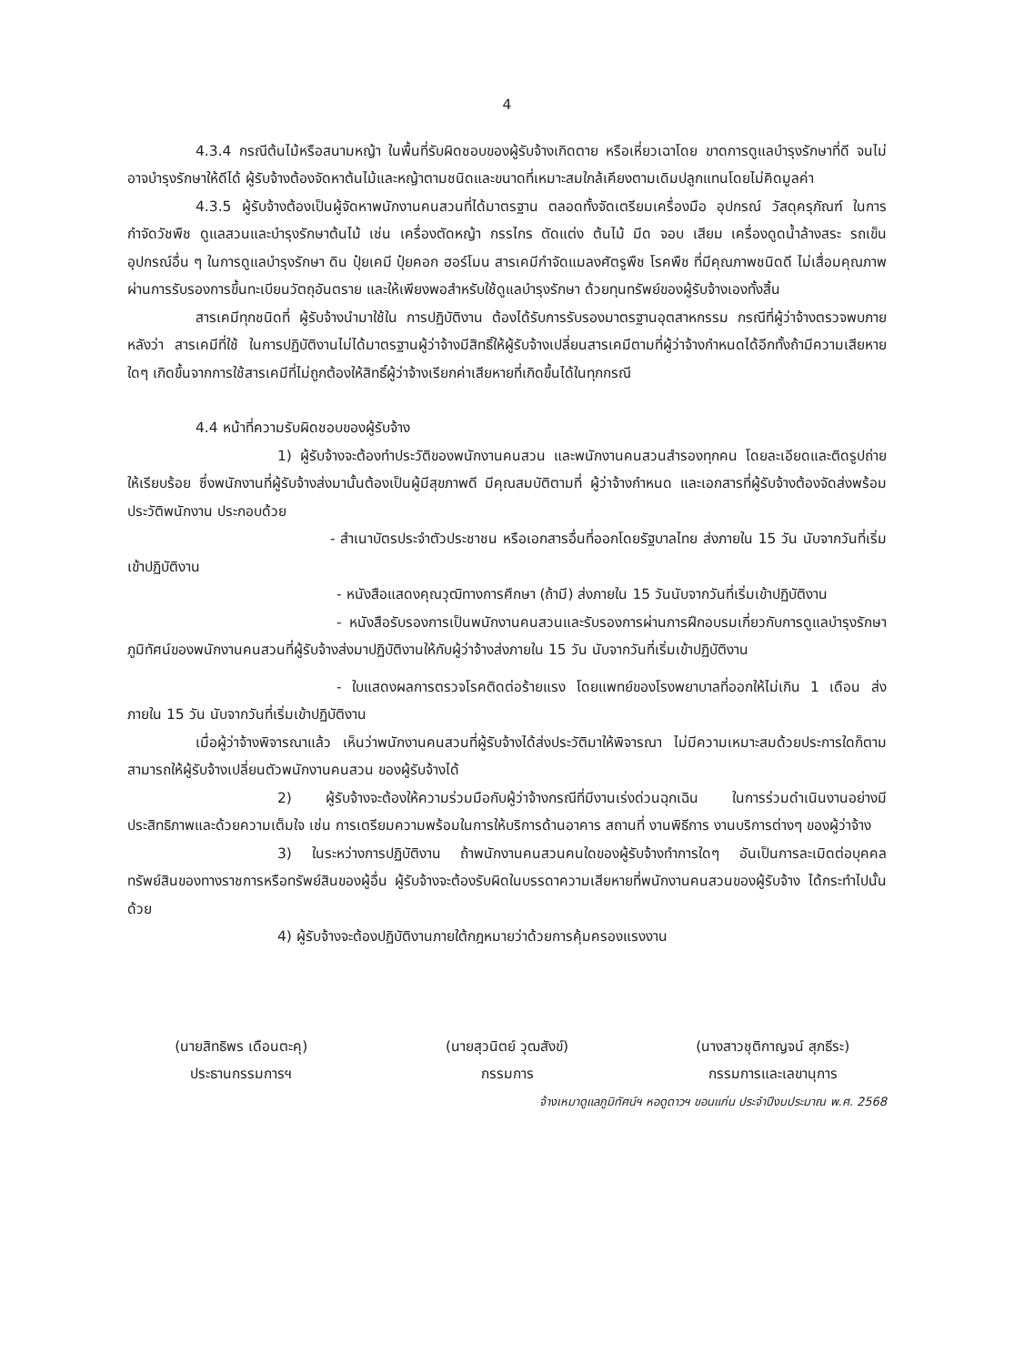4
4.3.4 กรณีต้นไม้หรือสนามหญ้า ในพื้นที่รับผิดชอบของผู้รับจ้างเกิดตาย หรือเหี่ยวเฉาโดย ขาดการดูแลบำรุงรักษาที่ดี จนไม่อาจบำรุงรักษาให้ดีได้ ผู้รับจ้างต้องจัดหาต้นไม้และหญ้าตามชนิดและขนาดที่เหมาะสมใกล้เคียงตามเดิมปลูกแทนโดยไม่คิดมูลค่า
4.3.5 ผู้รับจ้างต้องเป็นผู้จัดหาพนักงานคนสวนที่ได้มาตรฐาน ตลอดทั้งจัดเตรียมเครื่องมือ อุปกรณ์ วัสดุครุภัณฑ์ ในการกำจัดวัชพืช ดูแลสวนและบำรุงรักษาต้นไม้ เช่น เครื่องตัดหญ้า กรรไกร ตัดแต่ง ต้นไม้ มีด จอบ เสียม เครื่องดูดน้ำล้างสระ รถเข็น อุปกรณ์อื่น ๆ ในการดูแลบำรุงรักษา ดิน ปุ๋ยเคมี ปุ๋ยคอก ฮอร์โมน สารเคมีกำจัดแมลงศัตรูพืช โรคพืช ที่มีคุณภาพชนิดดี ไม่เสื่อมคุณภาพ ผ่านการรับรองการขึ้นทะเบียนวัตถุอันตราย และให้เพียงพอสำหรับใช้ดูแลบำรุงรักษา ด้วยทุนทรัพย์ของผู้รับจ้างเองทั้งสิ้น
สารเคมีทุกชนิดที่ ผู้รับจ้างนำมาใช้ใน การปฏิบัติงาน ต้องได้รับการรับรองมาตรฐานอุตสาหกรรม กรณีที่ผู้ว่าจ้างตรวจพบภายหลังว่า สารเคมีที่ใช้ ในการปฏิบัติงานไม่ได้มาตรฐานผู้ว่าจ้างมีสิทธิ์ให้ผู้รับจ้างเปลี่ยนสารเคมีตามที่ผู้ว่าจ้างกำหนดได้อีกทั้งถ้ามีความเสียหายใดๆ เกิดขึ้นจากการใช้สารเคมีที่ไม่ถูกต้องให้สิทธิ์ผู้ว่าจ้างเรียกค่าเสียหายที่เกิดขึ้นได้ในทุกกรณี
4.4 หน้าที่ความรับผิดชอบของผู้รับจ้าง
1) ผู้รับจ้างจะต้องทำประวัติของพนักงานคนสวน และพนักงานคนสวนสำรองทุกคน โดยละเอียดและติดรูปถ่ายให้เรียบร้อย ซึ่งพนักงานที่ผู้รับจ้างส่งมานั้นต้องเป็นผู้มีสุขภาพดี มีคุณสมบัติตามที่ ผู้ว่าจ้างกำหนด และเอกสารที่ผู้รับจ้างต้องจัดส่งพร้อมประวัติพนักงาน ประกอบด้วย
- สำเนาบัตรประจำตัวประชาชน หรือเอกสารอื่นที่ออกโดยรัฐบาลไทย ส่งภายใน 15 วัน นับจากวันที่เริ่มเข้าปฏิบัติงาน
- หนังสือแสดงคุณวุฒิทางการศึกษา (ถ้ามี) ส่งภายใน 15 วันนับจากวันที่เริ่มเข้าปฏิบัติงาน
- หนังสือรับรองการเป็นพนักงานคนสวนและรับรองการผ่านการฝึกอบรมเกี่ยวกับการดูแลบำรุงรักษาภูมิทัศน์ของพนักงานคนสวนที่ผู้รับจ้างส่งมาปฏิบัติงานให้กับผู้ว่าจ้างส่งภายใน 15 วัน นับจากวันที่เริ่มเข้าปฏิบัติงาน
- ใบแสดงผลการตรวจโรคติดต่อร้ายแรง โดยแพทย์ของโรงพยาบาลที่ออกให้ไม่เกิน 1 เดือน ส่งภายใน 15 วัน นับจากวันที่เริ่มเข้าปฏิบัติงาน
เมื่อผู้ว่าจ้างพิจารณาแล้ว เห็นว่าพนักงานคนสวนที่ผู้รับจ้างได้ส่งประวัติมาให้พิจารณา ไม่มีความเหมาะสมด้วยประการใดก็ตาม สามารถให้ผู้รับจ้างเปลี่ยนตัวพนักงานคนสวน ของผู้รับจ้างได้
2) ผู้รับจ้างจะต้องให้ความร่วมมือกับผู้ว่าจ้างกรณีที่มีงานเร่งด่วนฉุกเฉิน ในการร่วมดำเนินงานอย่างมีประสิทธิภาพและด้วยความเต็มใจ เช่น การเตรียมความพร้อมในการให้บริการด้านอาคาร สถานที่ งานพิธีการ งานบริการต่างๆ ของผู้ว่าจ้าง
3) ในระหว่างการปฏิบัติงาน ถ้าพนักงานคนสวนคนใดของผู้รับจ้างทำการใดๆ อันเป็นการละเมิดต่อบุคคล ทรัพย์สินของทางราชการหรือทรัพย์สินของผู้อื่น ผู้รับจ้างจะต้องรับผิดในบรรดาความเสียหายที่พนักงานคนสวนของผู้รับจ้าง ได้กระทำไปนั้นด้วย
4) ผู้รับจ้างจะต้องปฏิบัติงานภายใต้กฎหมายว่าด้วยการคุ้มครองแรงงาน
(นายสิทธิพร เดือนตะคุ)
ประธานกรรมการฯ
(นายสุวนิตย์ วุฒสังข์)
กรรมการ
(นางสาวชุติกาญจน์ สุภธีระ)
กรรมการและเลขานุการ
จ้างเหมาดูแลภูมิทัศน์ฯ หอดูดาวฯ ขอนแก่น ประจำปีงบประมาณ พ.ศ. 2568